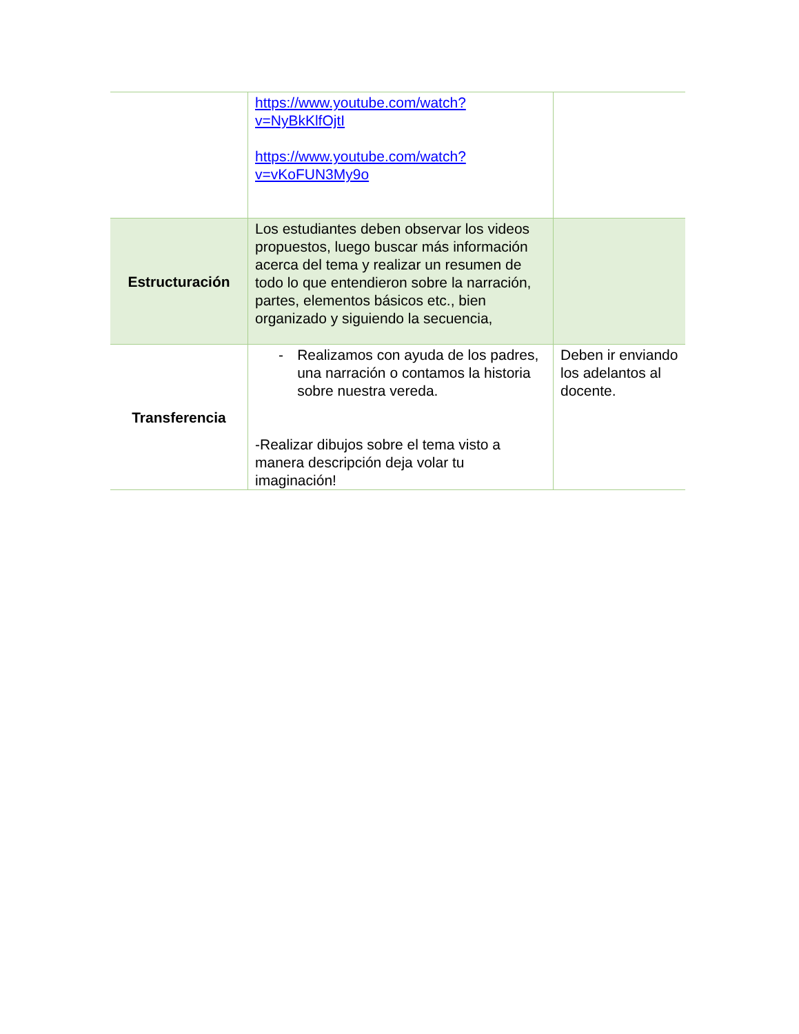| | https://www.youtube.com/watch?v=NyBkKlfOjtI https://www.youtube.com/watch?v=vKoFUN3My9o | |
| Estructuración | Los estudiantes deben observar los videos propuestos, luego buscar más información acerca del tema y realizar un resumen de todo lo que entendieron sobre la narración, partes, elementos básicos etc., bien organizado y siguiendo la secuencia, | |
| Transferencia | - Realizamos con ayuda de los padres, una narración o contamos la historia sobre nuestra vereda. -Realizar dibujos sobre el tema visto a manera descripción deja volar tu imaginación! | Deben ir enviando los adelantos al docente. |